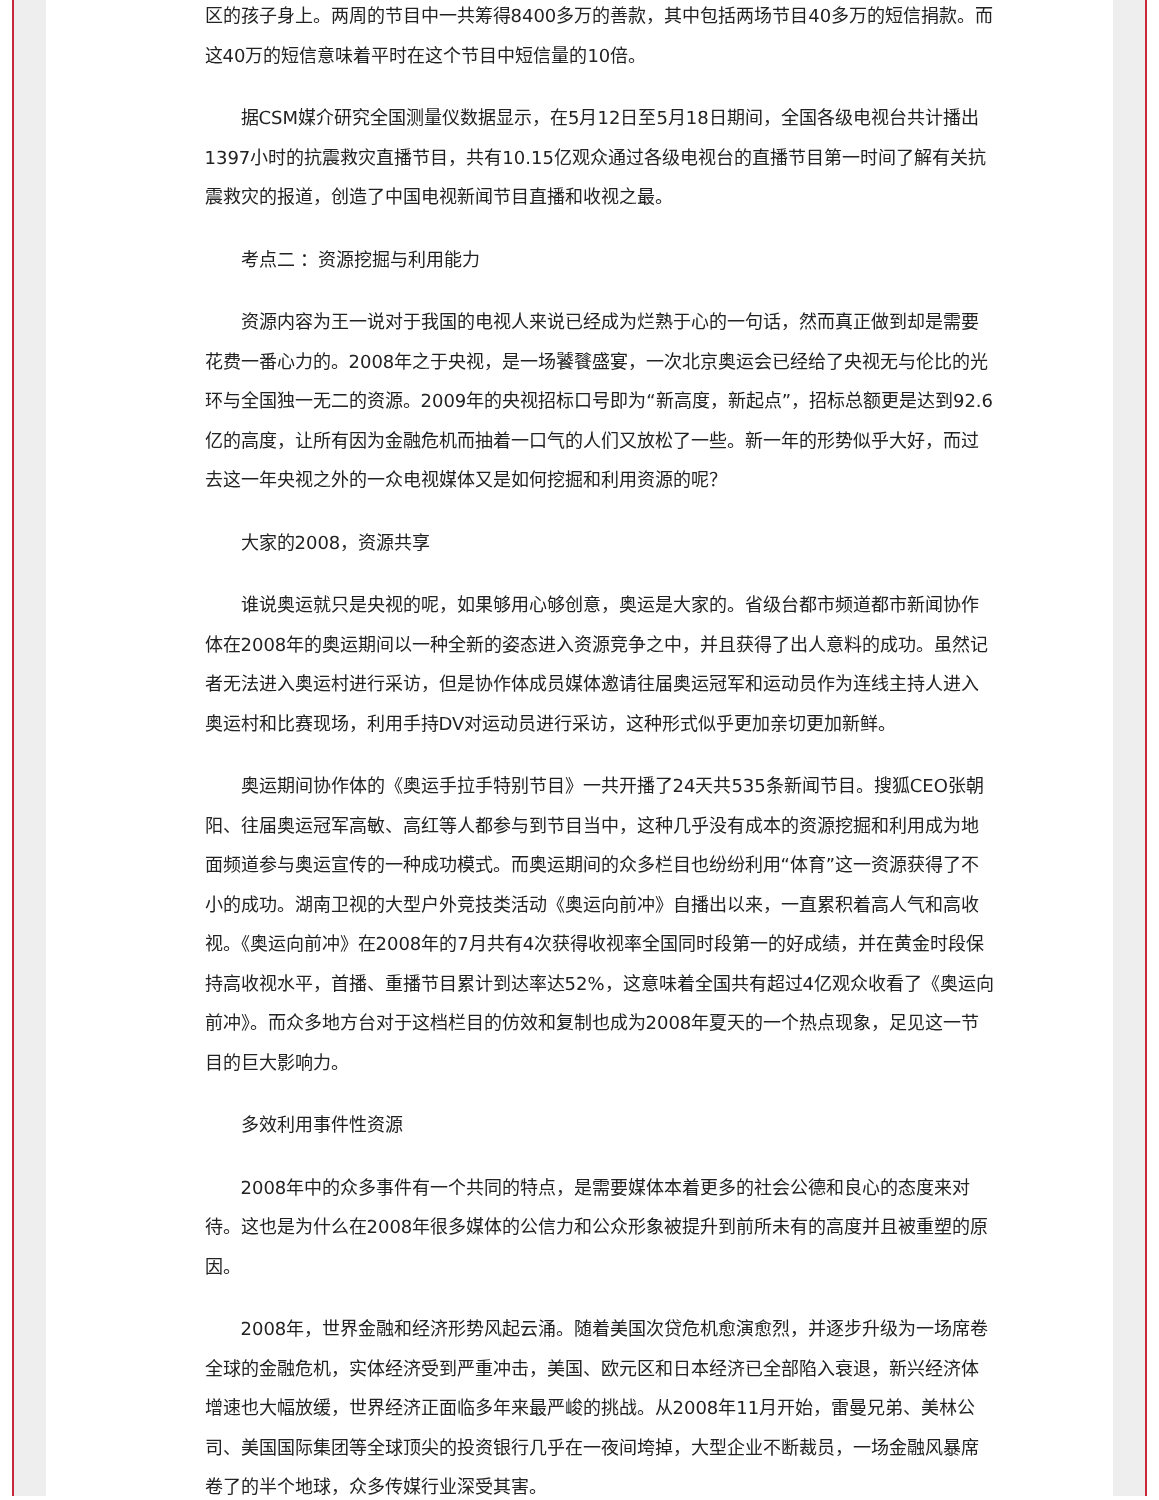区的孩子身上。两周的节目中一共筹得8400多万的善款，其中包括两场节目40多万的短信捐款。而这40万的短信意味着平时在这个节目中短信量的10倍。
据CSM媒介研究全国测量仪数据显示，在5月12日至5月18日期间，全国各级电视台共计播出1397小时的抗震救灾直播节目，共有10.15亿观众通过各级电视台的直播节目第一时间了解有关抗震救灾的报道，创造了中国电视新闻节目直播和收视之最。
考点二 ：资源挖掘与利用能力
资源内容为王一说对于我国的电视人来说已经成为烂熟于心的一句话，然而真正做到却是需要花费一番心力的。2008年之于央视，是一场饕餮盛宴，一次北京奥运会已经给了央视无与伦比的光环与全国独一无二的资源。2009年的央视招标口号即为“新高度，新起点”，招标总额更是达到92.6亿的高度，让所有因为金融危机而抽着一口气的人们又放松了一些。新一年的形势似乎大好，而过去这一年央视之外的一众电视媒体又是如何挖掘和利用资源的呢？
大家的2008，资源共享
谁说奥运就只是央视的呢，如果够用心够创意，奥运是大家的。省级台都市频道都市新闻协作体在2008年的奥运期间以一种全新的姿态进入资源竞争之中，并且获得了出人意料的成功。虽然记者无法进入奥运村进行采访，但是协作体成员媒体邀请往届奥运冠军和运动员作为连线主持人进入奥运村和比赛现场，利用手持DV对运动员进行采访，这种形式似乎更加亲切更加新鲜。
奥运期间协作体的《奥运手拉手特别节目》一共开播了24天共535条新闻节目。搜狐CEO张朝阳、往届奥运冠军高敏、高红等人都参与到节目当中，这种几乎没有成本的资源挖掘和利用成为地面频道参与奥运宣传的一种成功模式。而奥运期间的众多栏目也纷纷利用“体育”这一资源获得了不小的成功。湖南卫视的大型户外竞技类活动《奥运向前冲》自播出以来，一直累积着高人气和高收视。《奥运向前冲》在2008年的7月共有4次获得收视率全国同时段第一的好成绩，并在黄金时段保持高收视水平，首播、重播节目累计到达率达52%，这意味着全国共有超过4亿观众收看了《奥运向前冲》。而众多地方台对于这档栏目的仿效和复制也成为2008年夏天的一个热点现象，足见这一节目的巨大影响力。
多效利用事件性资源
2008年中的众多事件有一个共同的特点，是需要媒体本着更多的社会公德和良心的态度来对待。这也是为什么在2008年很多媒体的公信力和公众形象被提升到前所未有的高度并且被重塑的原因。
2008年，世界金融和经济形势风起云涌。随着美国次贷危机愈演愈烈，并逐步升级为一场席卷全球的金融危机，实体经济受到严重冲击，美国、欧元区和日本经济已全部陷入衰退，新兴经济体增速也大幅放缓，世界经济正面临多年来最严峻的挑战。从2008年11月开始，雷曼兄弟、美林公司、美国国际集团等全球顶尖的投资银行几乎在一夜间垮掉，大型企业不断裁员，一场金融风暴席卷了的半个地球，众多传媒行业深受其害。